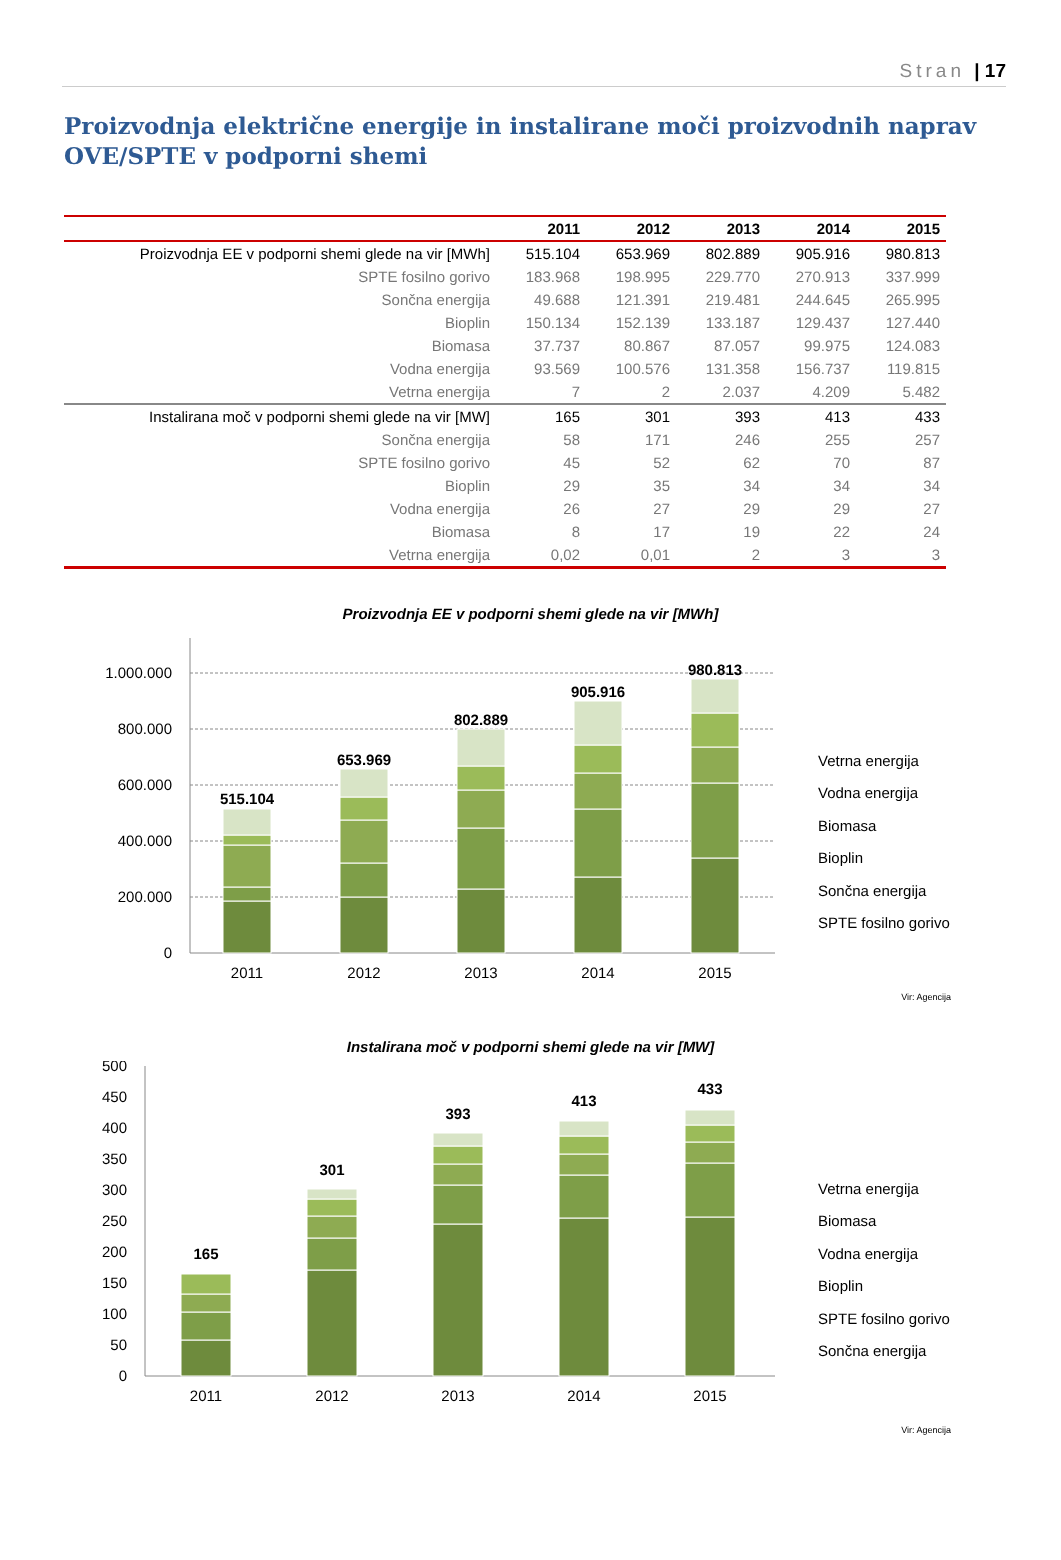Stran | 17
Proizvodnja električne energije in instalirane moči proizvodnih naprav OVE/SPTE v podporni shemi
| | 2011 | 2012 | 2013 | 2014 | 2015 |
| --- | --- | --- | --- | --- | --- |
| Proizvodnja EE v podporni shemi glede na vir [MWh] | 515.104 | 653.969 | 802.889 | 905.916 | 980.813 |
| SPTE fosilno gorivo | 183.968 | 198.995 | 229.770 | 270.913 | 337.999 |
| Sončna energija | 49.688 | 121.391 | 219.481 | 244.645 | 265.995 |
| Bioplin | 150.134 | 152.139 | 133.187 | 129.437 | 127.440 |
| Biomasa | 37.737 | 80.867 | 87.057 | 99.975 | 124.083 |
| Vodna energija | 93.569 | 100.576 | 131.358 | 156.737 | 119.815 |
| Vetrna energija | 7 | 2 | 2.037 | 4.209 | 5.482 |
| Instalirana moč v podporni shemi glede na vir [MW] | 165 | 301 | 393 | 413 | 433 |
| Sončna energija | 58 | 171 | 246 | 255 | 257 |
| SPTE fosilno gorivo | 45 | 52 | 62 | 70 | 87 |
| Bioplin | 29 | 35 | 34 | 34 | 34 |
| Vodna energija | 26 | 27 | 29 | 29 | 27 |
| Biomasa | 8 | 17 | 19 | 22 | 24 |
| Vetrna energija | 0,02 | 0,01 | 2 | 3 | 3 |
Proizvodnja EE v podporni shemi glede na vir [MWh]
1.000.000
800.000
600.000
400.000
200.000
0
515.104
653.969
802.889
905.916
980.813
2011
2012
2013
2014
2015
Vetrna energija
Vodna energija
Biomasa
Bioplin
Sončna energija
SPTE fosilno gorivo
Vir: Agencija
Instalirana moč v podporni shemi glede na vir [MW]
500
450
400
350
300
250
200
150
100
50
0
165
301
393
413
433
2011
2012
2013
2014
2015
Vetrna energija
Biomasa
Vodna energija
Bioplin
SPTE fosilno gorivo
Sončna energija
Vir: Agencija